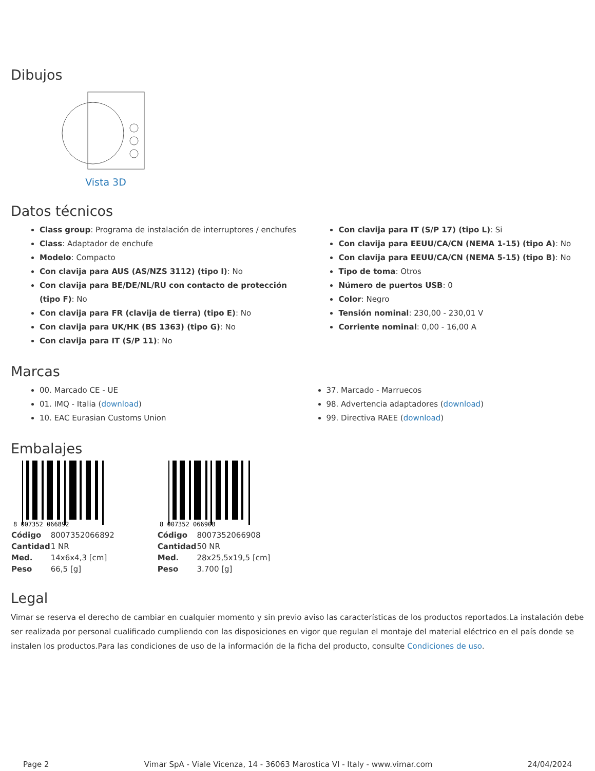Dibujos
Vista 3D
Datos técnicos
Class group: Programa de instalación de interruptores / enchufes
Class: Adaptador de enchufe
Modelo: Compacto
Con clavija para AUS (AS/NZS 3112) (tipo I): No
Con clavija para BE/DE/NL/RU con contacto de protección (tipo F): No
Con clavija para FR (clavija de tierra) (tipo E): No
Con clavija para UK/HK (BS 1363) (tipo G): No
Con clavija para IT (S/P 11): No
Con clavija para IT (S/P 17) (tipo L): Si
Con clavija para EEUU/CA/CN (NEMA 1-15) (tipo A): No
Con clavija para EEUU/CA/CN (NEMA 5-15) (tipo B): No
Tipo de toma: Otros
Número de puertos USB: 0
Color: Negro
Tensión nominal: 230,00 - 230,01 V
Corriente nominal: 0,00 - 16,00 A
Marcas
00. Marcado CE - UE
01. IMQ - Italia (download)
10. EAC Eurasian Customs Union
37. Marcado - Marruecos
98. Advertencia adaptadores (download)
99. Directiva RAEE (download)
Embalajes
8 007352 066892
| Código | 8007352066892 |
| Cantidad | 1 NR |
| Med. | 14x6x4,3 [cm] |
| Peso | 66,5 [g] |
8 007352 066908
| Código | 8007352066908 |
| Cantidad | 50 NR |
| Med. | 28x25,5x19,5 [cm] |
| Peso | 3.700 [g] |
Legal
Vimar se reserva el derecho de cambiar en cualquier momento y sin previo aviso las características de los productos reportados.La instalación debe ser realizada por personal cualificado cumpliendo con las disposiciones en vigor que regulan el montaje del material eléctrico en el país donde se instalen los productos.Para las condiciones de uso de la información de la ficha del producto, consulte Condiciones de uso.
Page 2 Vimar SpA - Viale Vicenza, 14 - 36063 Marostica VI - Italy - www.vimar.com 24/04/2024